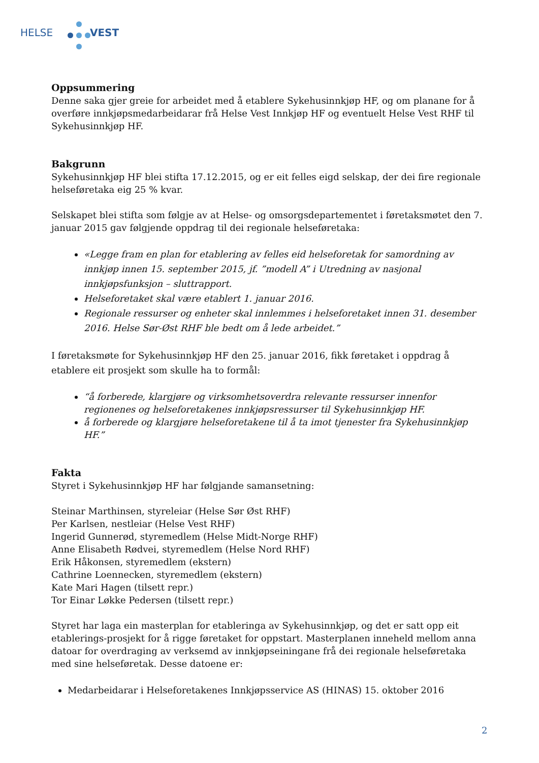HELSE VEST
Oppsummering
Denne saka gjer greie for arbeidet med å etablere Sykehusinnkjøp HF, og om planane for å overføre innkjøpsmedarbeidarar frå Helse Vest Innkjøp HF og eventuelt Helse Vest RHF til Sykehusinnkjøp HF.
Bakgrunn
Sykehusinnkjøp HF blei stifta 17.12.2015, og er eit felles eigd selskap, der dei fire regionale helseføretaka eig 25 % kvar.
Selskapet blei stifta som følgje av at Helse- og omsorgsdepartementet i føretaksmøtet den 7. januar 2015 gav følgjende oppdrag til dei regionale helseføretaka:
«Legge fram en plan for etablering av felles eid helseforetak for samordning av innkjøp innen 15. september 2015, jf. ”modell A” i Utredning av nasjonal innkjøpsfunksjon – sluttrapport.
Helseforetaket skal være etablert 1. januar 2016.
Regionale ressurser og enheter skal innlemmes i helseforetaket innen 31. desember 2016. Helse Sør-Øst RHF ble bedt om å lede arbeidet.”
I føretaksmøte for Sykehusinnkjøp HF den 25. januar 2016, fikk føretaket i oppdrag å etablere eit prosjekt som skulle ha to formål:
“å forberede, klargjøre og virksomhetsoverdra relevante ressurser innenfor regionenes og helseforetakenes innkjøpsressurser til Sykehusinnkjøp HF.
å forberede og klargjøre helseforetakene til å ta imot tjenester fra Sykehusinnkjøp HF.”
Fakta
Styret i Sykehusinnkjøp HF har følgjande samansetning:
Steinar Marthinsen, styreleiar (Helse Sør Øst RHF)
Per Karlsen, nestleiar (Helse Vest RHF)
Ingerid Gunnerød, styremedlem (Helse Midt-Norge RHF)
Anne Elisabeth Rødvei, styremedlem (Helse Nord RHF)
Erik Håkonsen, styremedlem (ekstern)
Cathrine Loennecken, styremedlem (ekstern)
Kate Mari Hagen (tilsett repr.)
Tor Einar Løkke Pedersen (tilsett repr.)
Styret har laga ein masterplan for etableringa av Sykehusinnkjøp, og det er satt opp eit etablerings-prosjekt for å rigge føretaket for oppstart. Masterplanen inneheld mellom anna datoar for overdraging av verksemd av innkjøpseiningane frå dei regionale helseføretaka med sine helseføretak. Desse datoene er:
Medarbeidarar i Helseforetakenes Innkjøpsservice AS (HINAS) 15. oktober 2016
2